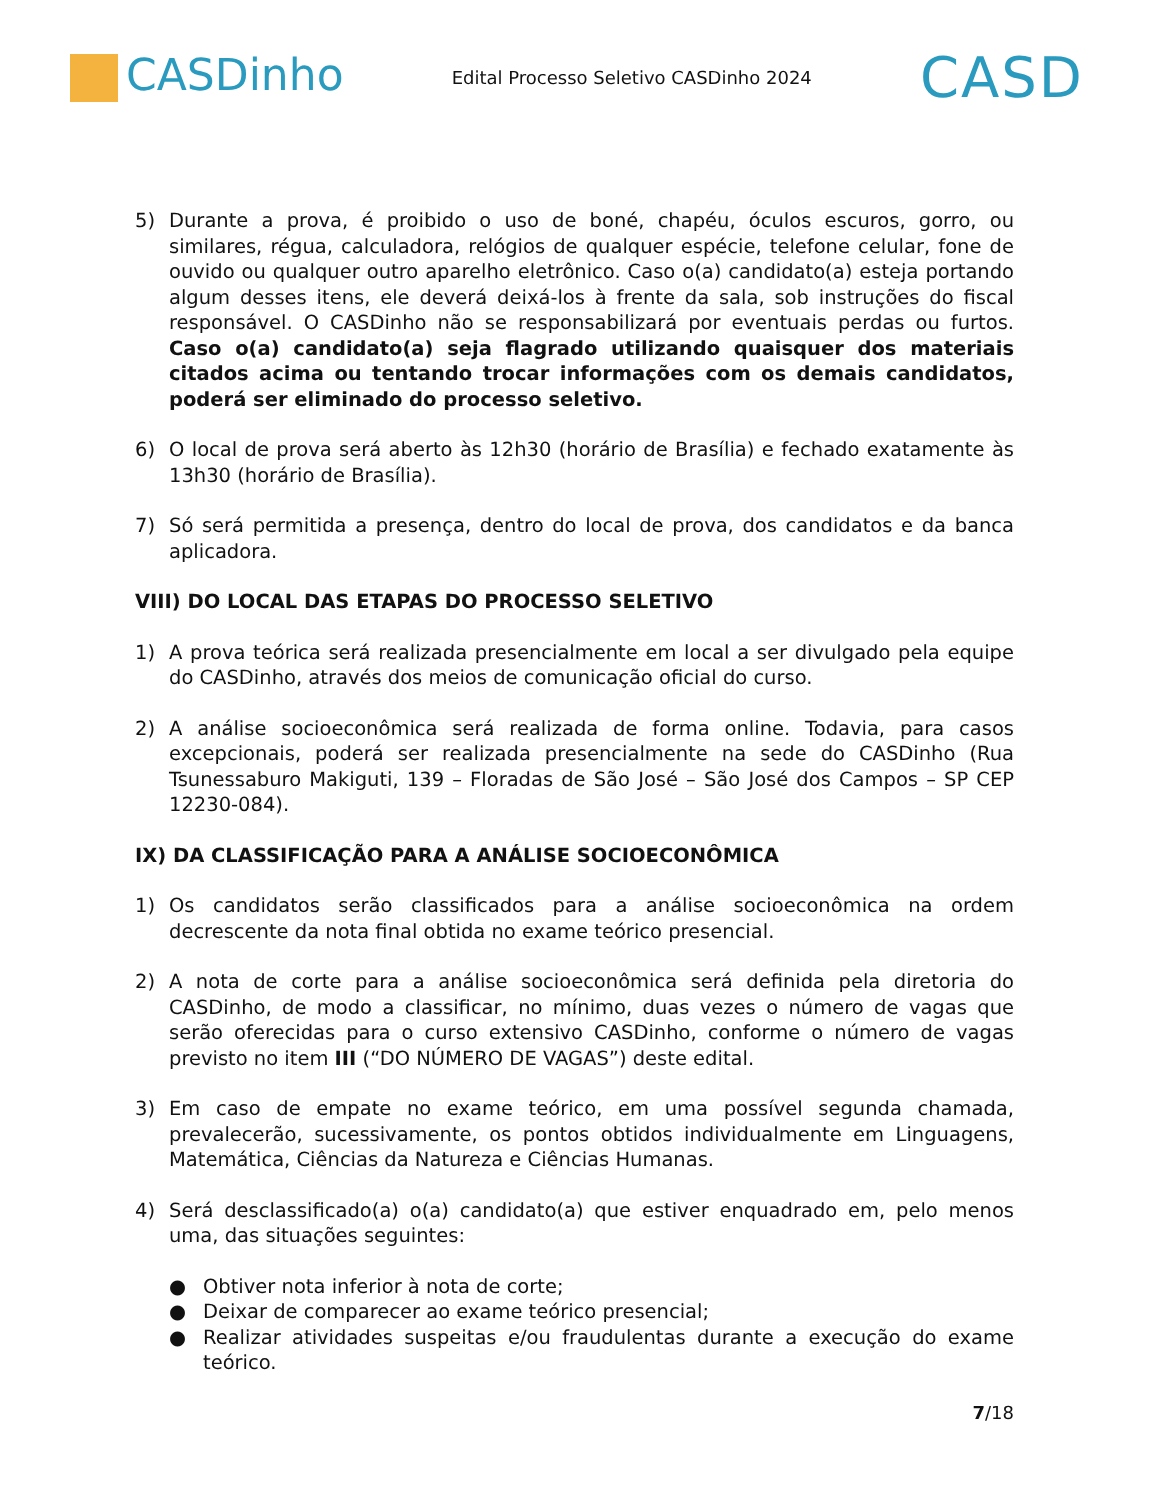CASDinho
Edital Processo Seletivo CASDinho 2024
CASD
5) Durante a prova, é proibido o uso de boné, chapéu, óculos escuros, gorro, ou similares, régua, calculadora, relógios de qualquer espécie, telefone celular, fone de ouvido ou qualquer outro aparelho eletrônico. Caso o(a) candidato(a) esteja portando algum desses itens, ele deverá deixá-los à frente da sala, sob instruções do fiscal responsável. O CASDinho não se responsabilizará por eventuais perdas ou furtos. Caso o(a) candidato(a) seja flagrado utilizando quaisquer dos materiais citados acima ou tentando trocar informações com os demais candidatos, poderá ser eliminado do processo seletivo.
6) O local de prova será aberto às 12h30 (horário de Brasília) e fechado exatamente às 13h30 (horário de Brasília).
7) Só será permitida a presença, dentro do local de prova, dos candidatos e da banca aplicadora.
VIII) DO LOCAL DAS ETAPAS DO PROCESSO SELETIVO
1) A prova teórica será realizada presencialmente em local a ser divulgado pela equipe do CASDinho, através dos meios de comunicação oficial do curso.
2) A análise socioeconômica será realizada de forma online. Todavia, para casos excepcionais, poderá ser realizada presencialmente na sede do CASDinho (Rua Tsunessaburo Makiguti, 139 – Floradas de São José – São José dos Campos – SP CEP 12230-084).
IX) DA CLASSIFICAÇÃO PARA A ANÁLISE SOCIOECONÔMICA
1) Os candidatos serão classificados para a análise socioeconômica na ordem decrescente da nota final obtida no exame teórico presencial.
2) A nota de corte para a análise socioeconômica será definida pela diretoria do CASDinho, de modo a classificar, no mínimo, duas vezes o número de vagas que serão oferecidas para o curso extensivo CASDinho, conforme o número de vagas previsto no item III (“DO NÚMERO DE VAGAS”) deste edital.
3) Em caso de empate no exame teórico, em uma possível segunda chamada, prevalecerão, sucessivamente, os pontos obtidos individualmente em Linguagens, Matemática, Ciências da Natureza e Ciências Humanas.
4) Será desclassificado(a) o(a) candidato(a) que estiver enquadrado em, pelo menos uma, das situações seguintes:
● Obtiver nota inferior à nota de corte;
● Deixar de comparecer ao exame teórico presencial;
● Realizar atividades suspeitas e/ou fraudulentas durante a execução do exame teórico.
7/18